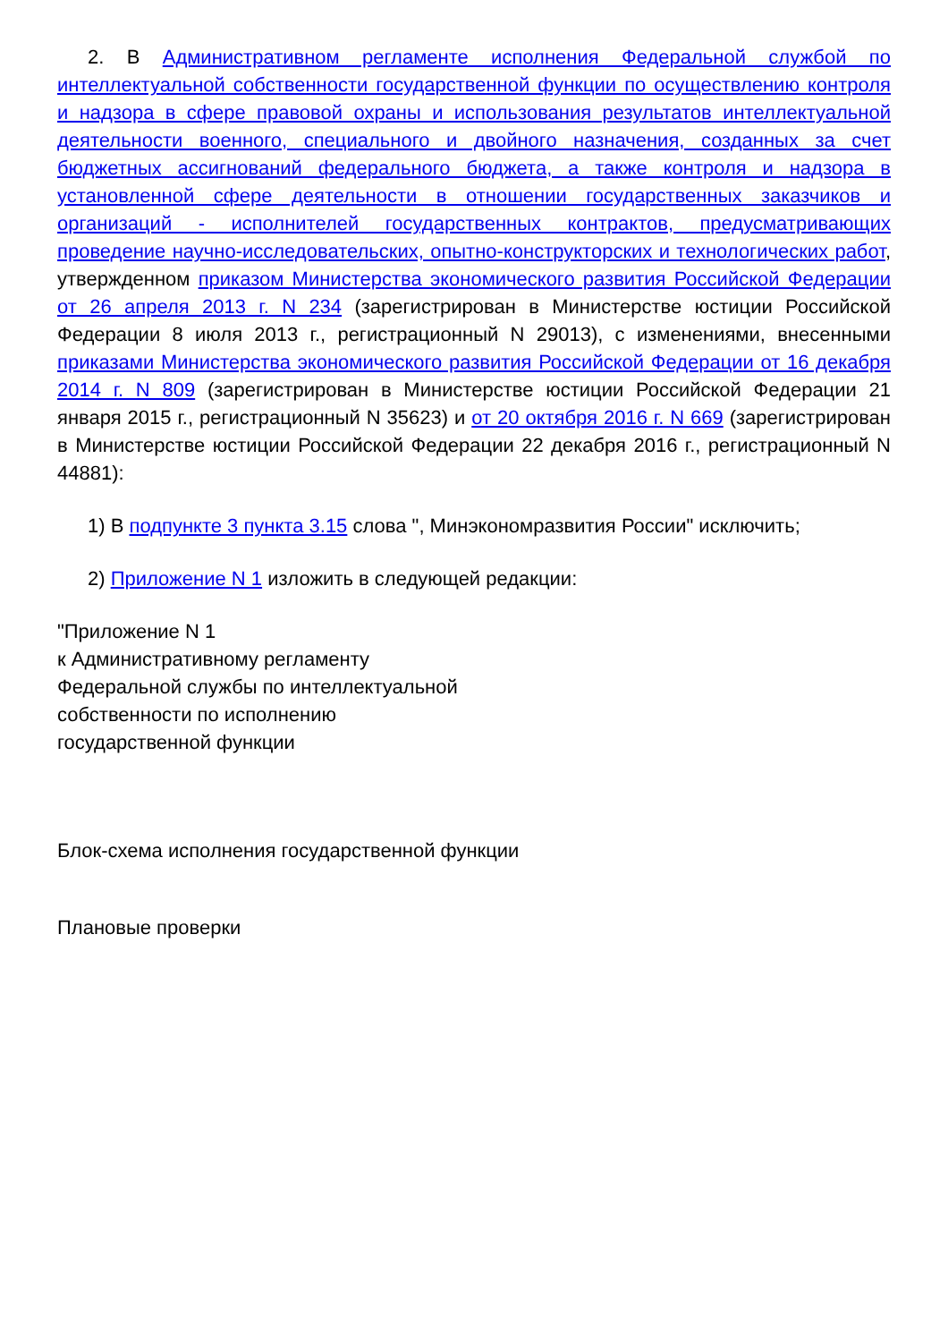2. В Административном регламенте исполнения Федеральной службой по интеллектуальной собственности государственной функции по осуществлению контроля и надзора в сфере правовой охраны и использования результатов интеллектуальной деятельности военного, специального и двойного назначения, созданных за счет бюджетных ассигнований федерального бюджета, а также контроля и надзора в установленной сфере деятельности в отношении государственных заказчиков и организаций - исполнителей государственных контрактов, предусматривающих проведение научно-исследовательских, опытно-конструкторских и технологических работ, утвержденном приказом Министерства экономического развития Российской Федерации от 26 апреля 2013 г. N 234 (зарегистрирован в Министерстве юстиции Российской Федерации 8 июля 2013 г., регистрационный N 29013), с изменениями, внесенными приказами Министерства экономического развития Российской Федерации от 16 декабря 2014 г. N 809 (зарегистрирован в Министерстве юстиции Российской Федерации 21 января 2015 г., регистрационный N 35623) и от 20 октября 2016 г. N 669 (зарегистрирован в Министерстве юстиции Российской Федерации 22 декабря 2016 г., регистрационный N 44881):
1) В подпункте 3 пункта 3.15 слова ", Минэкономразвития России" исключить;
2) Приложение N 1 изложить в следующей редакции:
"Приложение N 1
к Административному регламенту
Федеральной службы по интеллектуальной
собственности по исполнению
государственной функции
Блок-схема исполнения государственной функции
Плановые проверки